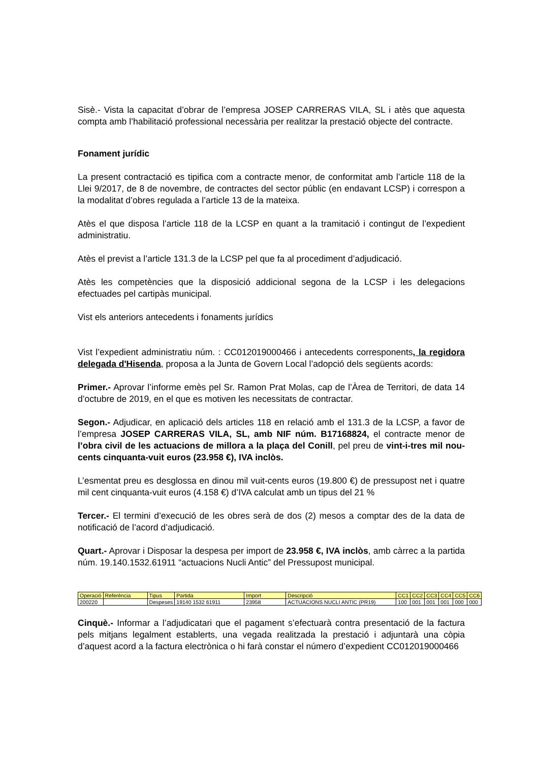Sisè.- Vista la capacitat d’obrar de l’empresa JOSEP CARRERAS VILA, SL i atès que aquesta compta amb l’habilitació professional necessària per realitzar la prestació objecte del contracte.
Fonament jurídic
La present contractació es tipifica com a contracte menor, de conformitat amb l’article 118 de la Llei 9/2017, de 8 de novembre, de contractes del sector públic (en endavant LCSP) i correspon a la modalitat d’obres regulada a l’article 13 de la mateixa.
Atès el que disposa l’article 118 de la LCSP en quant a la tramitació i contingut de l’expedient administratiu.
Atès el previst a l’article 131.3 de la LCSP pel que fa al procediment d’adjudicació.
Atès les competències que la disposició addicional segona de la LCSP i les delegacions efectuades pel cartipàs municipal.
Vist els anteriors antecedents i fonaments jurídics
Vist l’expedient administratiu núm. : CC012019000466 i antecedents corresponents, la regidora delegada d'Hisenda, proposa a la Junta de Govern Local l’adopció dels següents acords:
Primer.- Aprovar l’informe emès pel Sr. Ramon Prat Molas, cap de l’Àrea de Territori, de data 14 d’octubre de 2019, en el que es motiven les necessitats de contractar.
Segon.- Adjudicar, en aplicació dels articles 118 en relació amb el 131.3 de la LCSP, a favor de l’empresa JOSEP CARRERAS VILA, SL, amb NIF núm. B17168824, el contracte menor de l’obra civil de les actuacions de millora a la plaça del Conill, pel preu de vint-i-tres mil nou-cents cinquanta-vuit euros (23.958 €), IVA inclòs.
L’esmentat preu es desglossa en dinou mil vuit-cents euros (19.800 €) de pressupost net i quatre mil cent cinquanta-vuit euros (4.158 €) d’IVA calculat amb un tipus del 21 %
Tercer.- El termini d’execució de les obres serà de dos (2) mesos a comptar des de la data de notificació de l’acord d’adjudicació.
Quart.- Aprovar i Disposar la despesa per import de 23.958 €, IVA inclòs, amb càrrec a la partida núm. 19.140.1532.61911 “actuacions Nucli Antic” del Pressupost municipal.
| Operació | Referència | Tipus | Partida | Import | Descripció | CC1 | CC2 | CC3 | CC4 | CC5 | CC6 |
| 200220 | | Despeses | 19140 1532 61911 | 23958 | ACTUACIONS NUCLI ANTIC (PR19) | 100 | 001 | 001 | 001 | 000 | 000 |
Cinquè.- Informar a l’adjudicatari que el pagament s’efectuarà contra presentació de la factura pels mitjans legalment establerts, una vegada realitzada la prestació i adjuntarà una còpia d’aquest acord a la factura electrònica o hi farà constar el número d’expedient CC012019000466